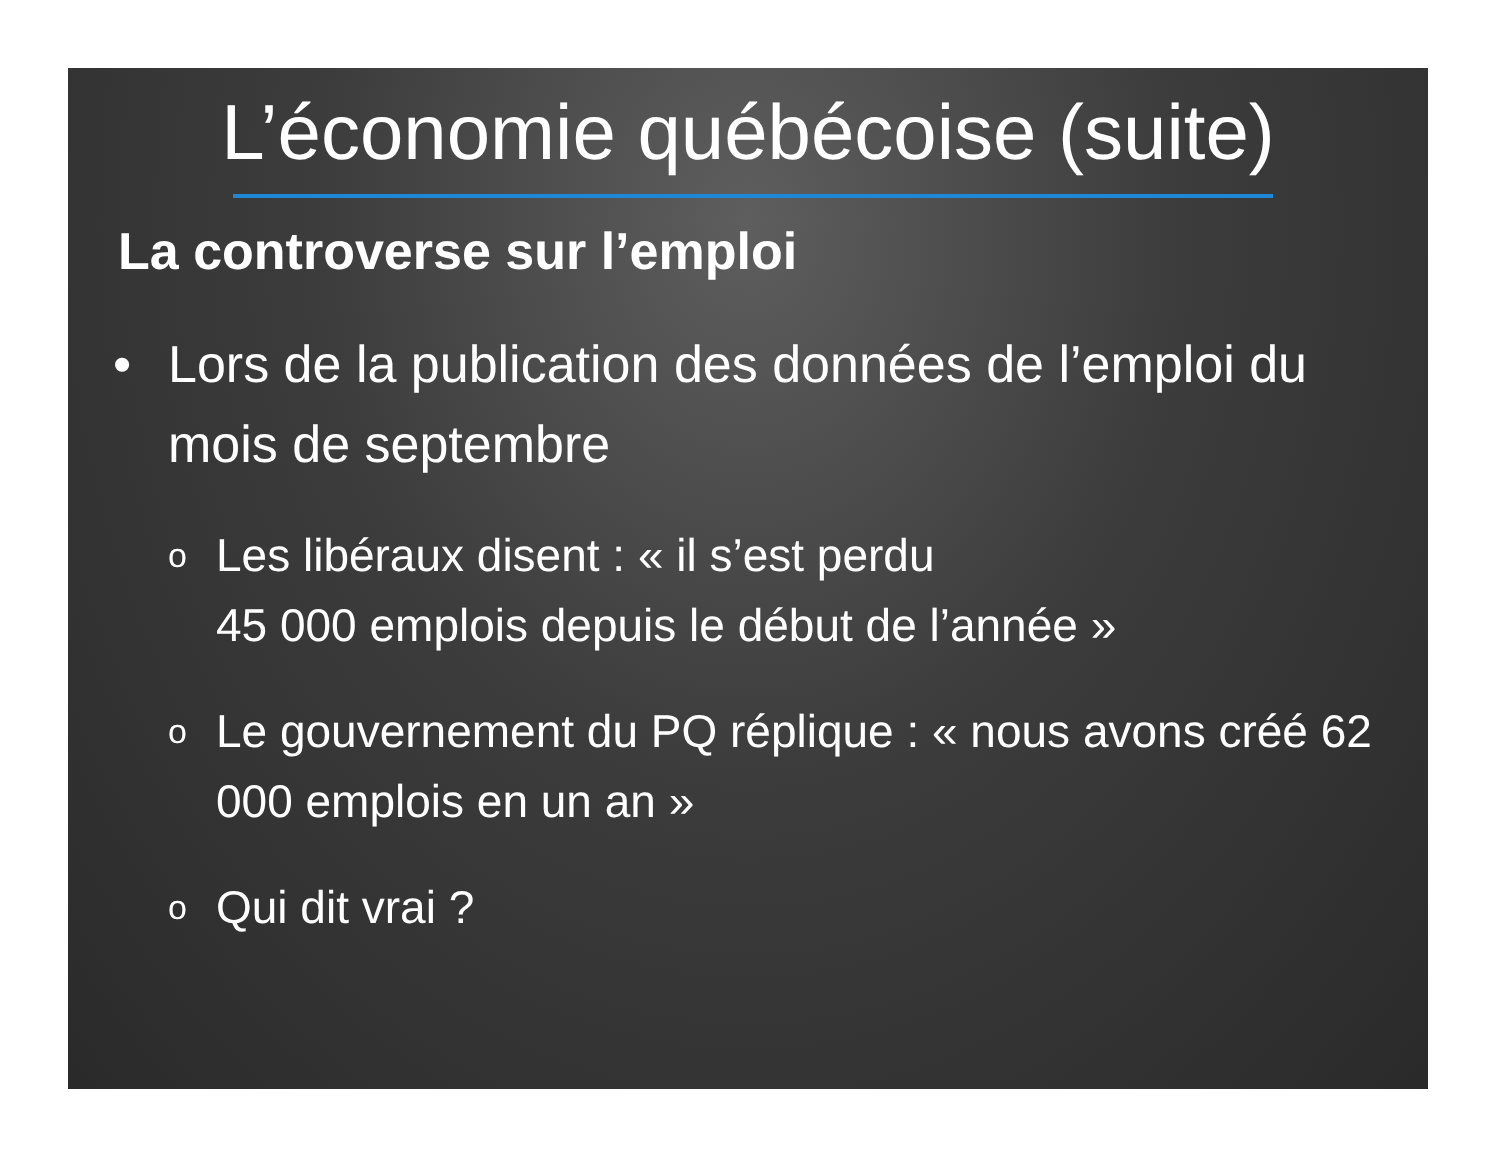L’économie québécoise (suite)
La controverse sur l’emploi
• Lors de la publication des données de l’emploi du mois de septembre
o Les libéraux disent : « il s’est perdu
45 000 emplois depuis le début de l’année »
o Le gouvernement du PQ réplique : « nous avons créé 62 000 emplois en un an »
o Qui dit vrai ?